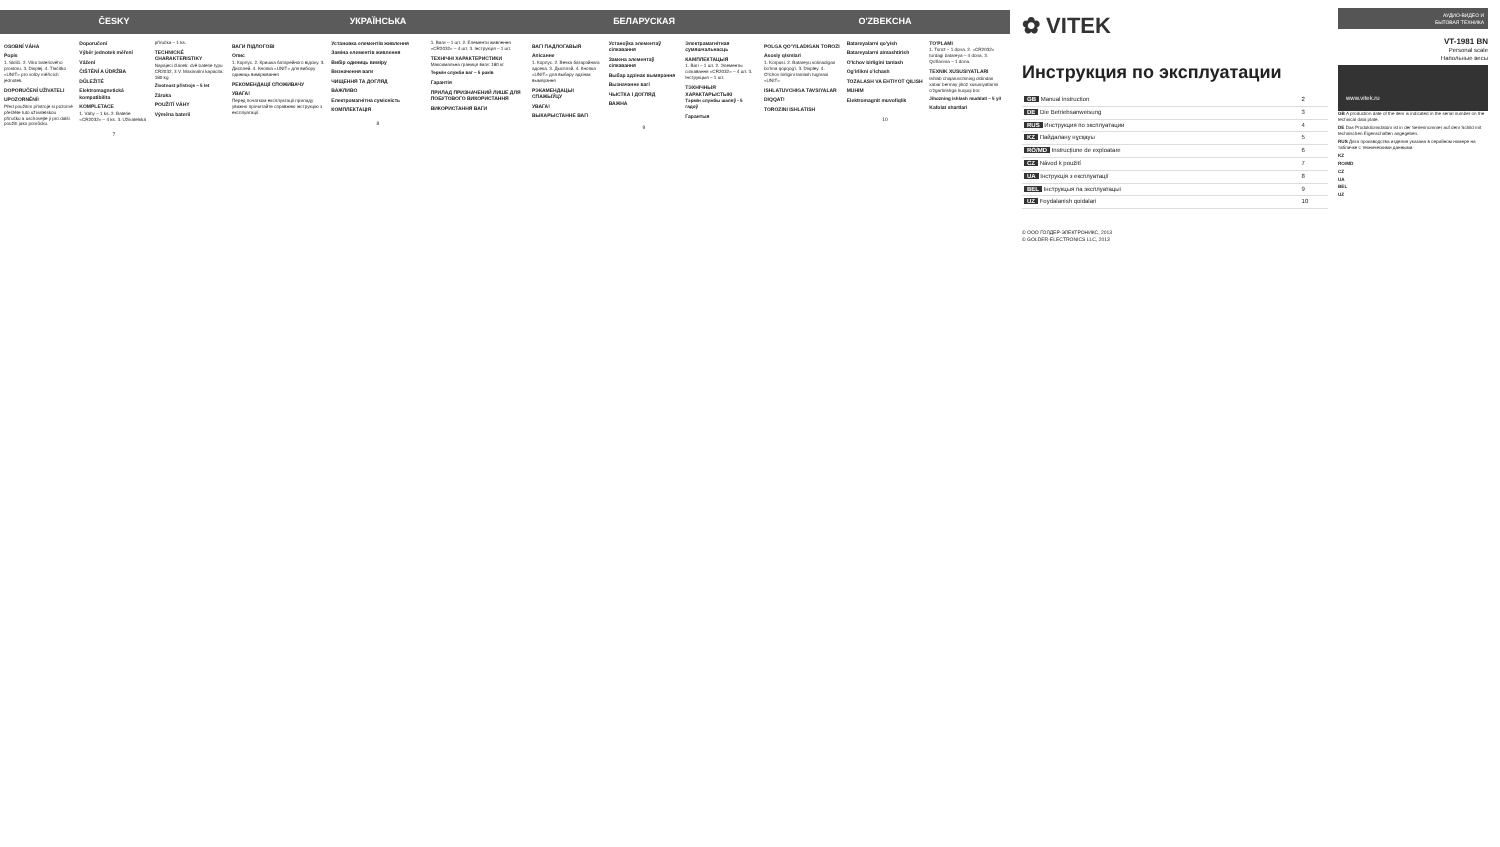ČESKY
OSOBNÍ VÁHA
Popis
1. Sklíčí. 2. Víko bateriového prostoru. 3. Displej. 4. Tlačítko «UNIT» pro volby měřících jednotek.
DOPORUČENÍ UŽIVATELI
UPOZORNĚNÍ!
Před použitím přístroje si pozorně přečtěte tuto uživatelskou příručku a uschovejte ji pro další použití jako pomůcku.
Doporučení
Výběr jednotek měření
Vážení
ČIŠTĚNÍ A ÚDRŽBA
DŮLEŽITÉ
Elektromagnetická kompatibilita
KOMPLETACE
1. Váhy – 1 ks. 2. Baterie «CR2032» – 4 ks. 3. Uživatelská příručka – 1 ks.
TECHNICKÉ CHARAKTERISTIKY
Napájecí článek: dvě baterie typu CR2032, 3 V. Maximální kapacita: 180 kg
Životnost přístroje – 5 let
Záruka
POUŽITÍ VÁHY
Výměna baterií
7
УКРАЇНСЬКА
ВАГИ ПІДЛОГОВІ
Опис
1. Корпус. 2. Кришка батарейного відсіку. 3. Дисплей. 4. Кнопка «UNIT» для вибору одиниць вимірювання
РЕКОМЕНДАЦІЇ СПОЖИВАЧУ
УВАГА!
Перед початком експлуатації приладу уважно прочитайте справжню інструкцію з експлуатації.
Установка елементів живлення
Заміна елементів живлення
Вибір одиниць виміру
Визначення ваги
ЧИЩЕННЯ ТА ДОГЛЯД
ВАЖЛИВО
Електромагнітна сумісність
КОМПЛЕКТАЦІЯ
1. Ваги – 1 шт. 2. Елементи живлення «CR2032» – 4 шт. 3. Інструкція – 1 шт.
ТЕХНІЧНІ ХАРАКТЕРИСТИКИ
Максимальна границя ваги: 180 кг.
Термін служби ваг – 5 років
Гарантія
ПРИЛАД ПРИЗНАЧЕНИЙ ЛИШЕ ДЛЯ ПОБУТОВОГО ВИКОРИСТАННЯ
ВИКОРИСТАННЯ ВАГИ
8
БЕЛАРУСКАЯ
ВАГІ ПАДЛОГАВЫЯ
Апісанне
1. Корпус. 2. Вечка батарэйнага адсека. 3. Дысплэй. 4. Кнопка «UNIT» для выбару адзінак вымярэння
РЭКАМЕНДАЦЫІ СПАЖЫЎЦУ
УВАГА!
ВЫКАРЫСТАННЕ ВАГІ
Устаноўка элементаў сілкавання
Замена элементаў сілкавання
Выбар адзінак вымярэння
Вызначэнне вагі
ЧЫСТКА І ДОГЛЯД
ВАЖНА
Электрамагнітная сумяшчальнасць
КАМПЛЕКТАЦЫЯ
1. Вагі – 1 шт. 2. Элементы сілкавання «CR2032» – 4 шт. 3. Інструкцыя – 1 шт.
ТЭХНІЧНЫЯ ХАРАКТАРЫСТЫКІ
Тэрмін службы шаляў - 5 гадоў
Гарантыя
9
O'ZBEKCHA
POLGA QO'YILADIGAN TOROZI
Asosiy qismlari
1. Korpusi. 2. Batareyu solinadigan bo'lma qopqog'i. 3. Displey. 4. O'lchov birligini tanlash tugmasi «UNIT»
ISHLATUVCHIGA TAVSIYALAR
DIQQAT!
TOROZINI ISHLATISH
Batareyalarni qo'yish
Batareyalarni almashtirish
O'lchov birligini tanlash
Og'irlikni o'lchash
TOZALASH VA EHTIYOT QILISH
MUHIM
Elektromagnit muvofiqlik
TO'PLAMI
1. Toroz – 1 dona. 2. «CR2032» turdagi batareya – 4 dona. 3. Qo'llanma – 1 dona.
TEXNIK XUSUSIYATLARI
Ishlab chiqaruvchining oldindan xabar bermay jihoz xususiyatlarini o'zgartirishga huquqi bor.
Jihozning ishlash muddati – 5 yil
Kafolat shartlari
10
✿ VITEK
Инструкция по эксплуатации
| GB Manual instruction | 2 |
| DE Die Betriebsanweisung | 3 |
| RUS Инструкция по эксплуатации | 4 |
| KZ Пайдалану нұсқауы | 5 |
| RO/MD Instrucțiune de exploatare | 6 |
| CZ Návod k použití | 7 |
| UA Інструкція з експлуатації | 8 |
| BEL Інструкцыя па эксплуатацыі | 9 |
| UZ Foydalanish qoidalari | 10 |
© ООО ГОЛДЕР-ЭЛЕКТРОНИКС, 2013
© GOLDER-ELECTRONICS LLC, 2013
АУДИО-ВИДЕО И
БЫТОВАЯ ТЕХНИКА
VT-1981 BN
Personal scale
Напольные весы
www.vitek.ru
GB A production date of the item is indicated in the serial number on the technical data plate.
DE Das Produktionsdatum ist in der Seriennummer auf dem Schild mit technischen Eigenschaften angegeben.
RUS Дата производства изделия указана в серийном номере на табличке с техническими данными.
KZ
RO/MD
CZ
UA
BEL
UZ